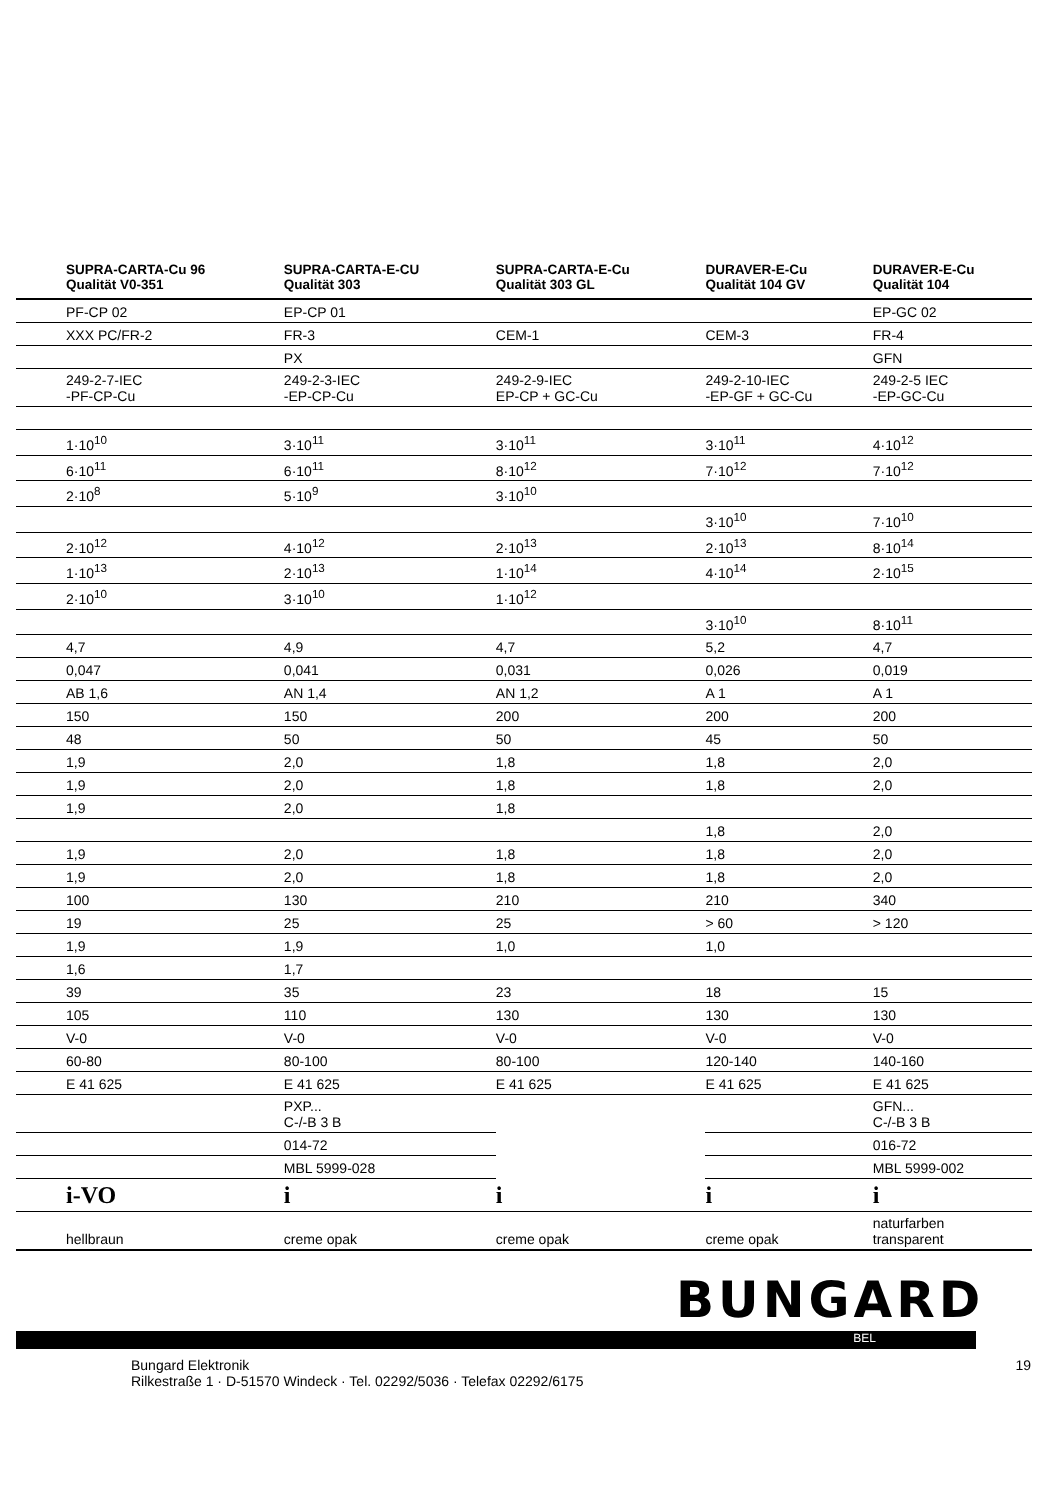| | SUPRA-CARTA-Cu 96 Qualität V0-351 | | SUPRA-CARTA-E-CU Qualität 303 | | SUPRA-CARTA-E-Cu Qualität 303 GL | | DURAVER-E-Cu Qualität 104 GV | | DURAVER-E-Cu Qualität 104 |
| --- | --- | --- | --- | --- | --- | --- | --- | --- | --- |
| | PF-CP 02 | | EP-CP 01 | | | | | | EP-GC 02 |
| | XXX PC/FR-2 | | FR-3 | | CEM-1 | | CEM-3 | | FR-4 |
| | | | PX | | | | | | GFN |
| | 249-2-7-IEC -PF-CP-Cu | | 249-2-3-IEC -EP-CP-Cu | | 249-2-9-IEC EP-CP + GC-Cu | | 249-2-10-IEC -EP-GF + GC-Cu | | 249-2-5 IEC -EP-GC-Cu |
| | 1·10<sup>10</sup> | | 3·10<sup>11</sup> | | 3·10<sup>11</sup> | | 3·10<sup>11</sup> | | 4·10<sup>12</sup> |
| | 6·10<sup>11</sup> | | 6·10<sup>11</sup> | | 8·10<sup>12</sup> | | 7·10<sup>12</sup> | | 7·10<sup>12</sup> |
| | 2·10<sup>8</sup> | | 5·10<sup>9</sup> | | 3·10<sup>10</sup> | | | | |
| | | | | | | | 3·10<sup>10</sup> | | 7·10<sup>10</sup> |
| | 2·10<sup>12</sup> | | 4·10<sup>12</sup> | | 2·10<sup>13</sup> | | 2·10<sup>13</sup> | | 8·10<sup>14</sup> |
| | 1·10<sup>13</sup> | | 2·10<sup>13</sup> | | 1·10<sup>14</sup> | | 4·10<sup>14</sup> | | 2·10<sup>15</sup> |
| | 2·10<sup>10</sup> | | 3·10<sup>10</sup> | | 1·10<sup>12</sup> | | | | |
| | | | | | | | 3·10<sup>10</sup> | | 8·10<sup>11</sup> |
| | 4,7 | | 4,9 | | 4,7 | | 5,2 | | 4,7 |
| | 0,047 | | 0,041 | | 0,031 | | 0,026 | | 0,019 |
| | AB 1,6 | | AN 1,4 | | AN 1,2 | | A 1 | | A 1 |
| | 150 | | 150 | | 200 | | 200 | | 200 |
| | 48 | | 50 | | 50 | | 45 | | 50 |
| | 1,9 | | 2,0 | | 1,8 | | 1,8 | | 2,0 |
| | 1,9 | | 2,0 | | 1,8 | | 1,8 | | 2,0 |
| | 1,9 | | 2,0 | | 1,8 | | | | |
| | | | | | | | 1,8 | | 2,0 |
| | 1,9 | | 2,0 | | 1,8 | | 1,8 | | 2,0 |
| | 1,9 | | 2,0 | | 1,8 | | 1,8 | | 2,0 |
| | 100 | | 130 | | 210 | | 210 | | 340 |
| | 19 | | 25 | | 25 | | > 60 | | > 120 |
| | 1,9 | | 1,9 | | 1,0 | | 1,0 | | |
| | 1,6 | | 1,7 | | | | | | |
| | 39 | | 35 | | 23 | | 18 | | 15 |
| | 105 | | 110 | | 130 | | 130 | | 130 |
| | V-0 | | V-0 | | V-0 | | V-0 | | V-0 |
| | 60-80 | | 80-100 | | 80-100 | | 120-140 | | 140-160 |
| | E 41 625 | | E 41 625 | | E 41 625 | | E 41 625 | | E 41 625 |
| | | | PXP... C-/-B 3 B | | | | | | GFN... C-/-B 3 B |
| | | | 014-72 | | | | | | 016-72 |
| | | | MBL 5999-028 | | | | | | MBL 5999-002 |
| | i-VO | | i | | i | | i | | i |
| | hellbraun | | creme opak | | creme opak | | creme opak | | naturfarben transparent |
BUNGARD
BEL
Bungard Elektronik
Rilkestraße 1 · D-51570 Windeck · Tel. 02292/5036 · Telefax 02292/6175
19